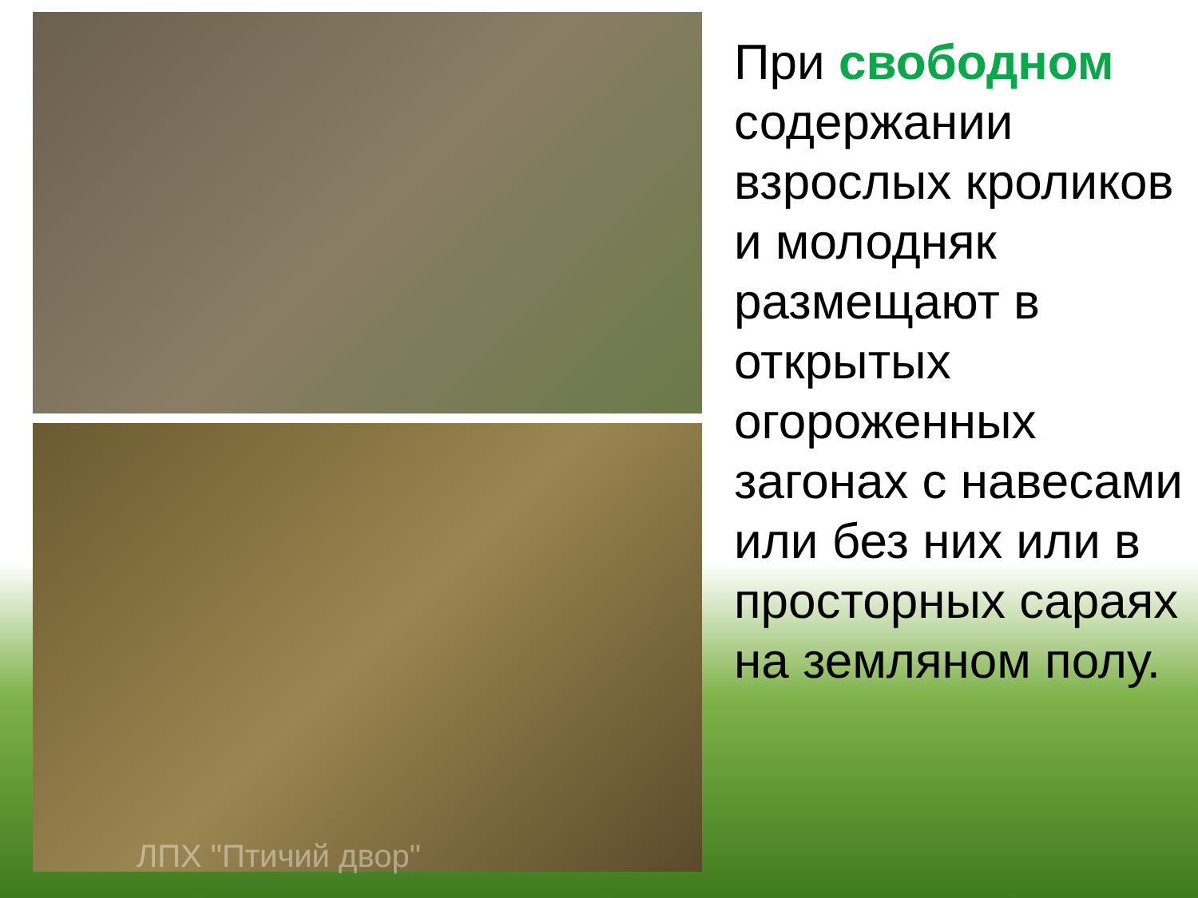ЛПХ "Птичий двор"
При свободном
содержании
взрослых кроликов
и молодняк
размещают в
открытых
огороженных
загонах с навесами
или без них или в
просторных сараях
на земляном полу.